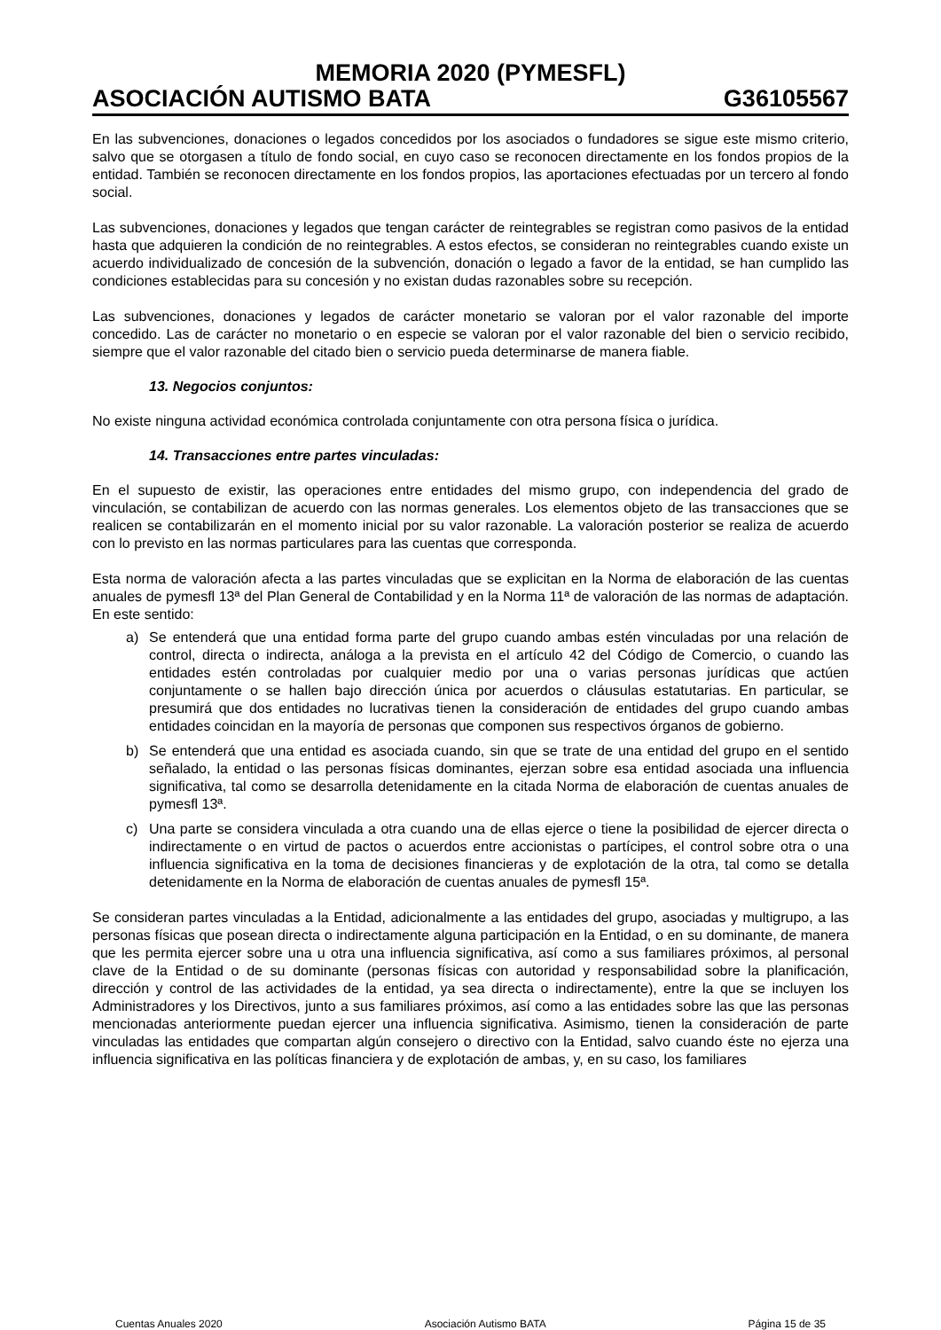MEMORIA 2020 (PYMESFL)
ASOCIACIÓN AUTISMO BATA G36105567
En las subvenciones, donaciones o legados concedidos por los asociados o fundadores se sigue este mismo criterio, salvo que se otorgasen a título de fondo social, en cuyo caso se reconocen directamente en los fondos propios de la entidad. También se reconocen directamente en los fondos propios, las aportaciones efectuadas por un tercero al fondo social.
Las subvenciones, donaciones y legados que tengan carácter de reintegrables se registran como pasivos de la entidad hasta que adquieren la condición de no reintegrables. A estos efectos, se consideran no reintegrables cuando existe un acuerdo individualizado de concesión de la subvención, donación o legado a favor de la entidad, se han cumplido las condiciones establecidas para su concesión y no existan dudas razonables sobre su recepción.
Las subvenciones, donaciones y legados de carácter monetario se valoran por el valor razonable del importe concedido. Las de carácter no monetario o en especie se valoran por el valor razonable del bien o servicio recibido, siempre que el valor razonable del citado bien o servicio pueda determinarse de manera fiable.
13. Negocios conjuntos:
No existe ninguna actividad económica controlada conjuntamente con otra persona física o jurídica.
14. Transacciones entre partes vinculadas:
En el supuesto de existir, las operaciones entre entidades del mismo grupo, con independencia del grado de vinculación, se contabilizan de acuerdo con las normas generales. Los elementos objeto de las transacciones que se realicen se contabilizarán en el momento inicial por su valor razonable. La valoración posterior se realiza de acuerdo con lo previsto en las normas particulares para las cuentas que corresponda.
Esta norma de valoración afecta a las partes vinculadas que se explicitan en la Norma de elaboración de las cuentas anuales de pymesfl 13ª del Plan General de Contabilidad y en la Norma 11ª de valoración de las normas de adaptación. En este sentido:
a) Se entenderá que una entidad forma parte del grupo cuando ambas estén vinculadas por una relación de control, directa o indirecta, análoga a la prevista en el artículo 42 del Código de Comercio, o cuando las entidades estén controladas por cualquier medio por una o varias personas jurídicas que actúen conjuntamente o se hallen bajo dirección única por acuerdos o cláusulas estatutarias. En particular, se presumirá que dos entidades no lucrativas tienen la consideración de entidades del grupo cuando ambas entidades coincidan en la mayoría de personas que componen sus respectivos órganos de gobierno.
b) Se entenderá que una entidad es asociada cuando, sin que se trate de una entidad del grupo en el sentido señalado, la entidad o las personas físicas dominantes, ejerzan sobre esa entidad asociada una influencia significativa, tal como se desarrolla detenidamente en la citada Norma de elaboración de cuentas anuales de pymesfl 13ª.
c) Una parte se considera vinculada a otra cuando una de ellas ejerce o tiene la posibilidad de ejercer directa o indirectamente o en virtud de pactos o acuerdos entre accionistas o partícipes, el control sobre otra o una influencia significativa en la toma de decisiones financieras y de explotación de la otra, tal como se detalla detenidamente en la Norma de elaboración de cuentas anuales de pymesfl 15ª.
Se consideran partes vinculadas a la Entidad, adicionalmente a las entidades del grupo, asociadas y multigrupo, a las personas físicas que posean directa o indirectamente alguna participación en la Entidad, o en su dominante, de manera que les permita ejercer sobre una u otra una influencia significativa, así como a sus familiares próximos, al personal clave de la Entidad o de su dominante (personas físicas con autoridad y responsabilidad sobre la planificación, dirección y control de las actividades de la entidad, ya sea directa o indirectamente), entre la que se incluyen los Administradores y los Directivos, junto a sus familiares próximos, así como a las entidades sobre las que las personas mencionadas anteriormente puedan ejercer una influencia significativa. Asimismo, tienen la consideración de parte vinculadas las entidades que compartan algún consejero o directivo con la Entidad, salvo cuando éste no ejerza una influencia significativa en las políticas financiera y de explotación de ambas, y, en su caso, los familiares
Cuentas Anuales 2020 Asociación Autismo BATA Página 15 de 35